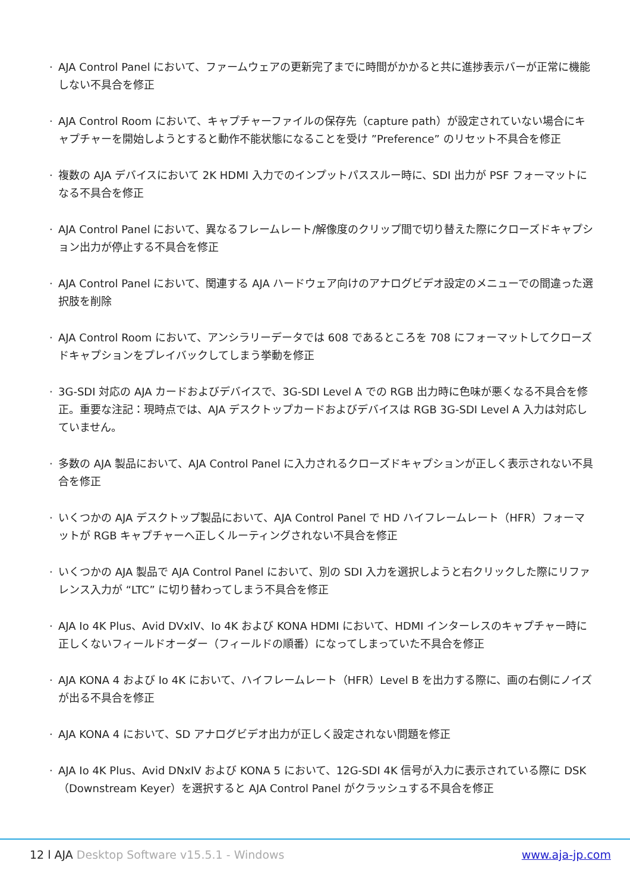· AJA Control Panel において、ファームウェアの更新完了までに時間がかかると共に進捗表示バーが正常に機能しない不具合を修正
· AJA Control Room において、キャプチャーファイルの保存先（capture path）が設定されていない場合にキャプチャーを開始しようとすると動作不能状態になることを受け ”Preference” のリセット不具合を修正
· 複数の AJA デバイスにおいて 2K HDMI 入力でのインプットパススルー時に、SDI 出力が PSF フォーマットになる不具合を修正
· AJA Control Panel において、異なるフレームレート/解像度のクリップ間で切り替えた際にクローズドキャプション出力が停止する不具合を修正
· AJA Control Panel において、関連する AJA ハードウェア向けのアナログビデオ設定のメニューでの間違った選択肢を削除
· AJA Control Room において、アンシラリーデータでは 608 であるところを 708 にフォーマットしてクローズドキャプションをプレイバックしてしまう挙動を修正
· 3G-SDI 対応の AJA カードおよびデバイスで、3G-SDI Level A での RGB 出力時に色味が悪くなる不具合を修正。重要な注記：現時点では、AJA デスクトップカードおよびデバイスは RGB 3G-SDI Level A 入力は対応していません。
· 多数の AJA 製品において、AJA Control Panel に入力されるクローズドキャプションが正しく表示されない不具合を修正
· いくつかの AJA デスクトップ製品において、AJA Control Panel で HD ハイフレームレート（HFR）フォーマットが RGB キャプチャーへ正しくルーティングされない不具合を修正
· いくつかの AJA 製品で AJA Control Panel において、別の SDI 入力を選択しようと右クリックした際にリファレンス入力が “LTC” に切り替わってしまう不具合を修正
· AJA Io 4K Plus、Avid DVxIV、Io 4K および KONA HDMI において、HDMI インターレスのキャプチャー時に正しくないフィールドオーダー（フィールドの順番）になってしまっていた不具合を修正
· AJA KONA 4 および Io 4K において、ハイフレームレート（HFR）Level B を出力する際に、画の右側にノイズが出る不具合を修正
· AJA KONA 4 において、SD アナログビデオ出力が正しく設定されない問題を修正
· AJA Io 4K Plus、Avid DNxIV および KONA 5 において、12G-SDI 4K 信号が入力に表示されている際に DSK（Downstream Keyer）を選択すると AJA Control Panel がクラッシュする不具合を修正
12 l AJA Desktop Software v15.5.1 - Windows
www.aja-jp.com